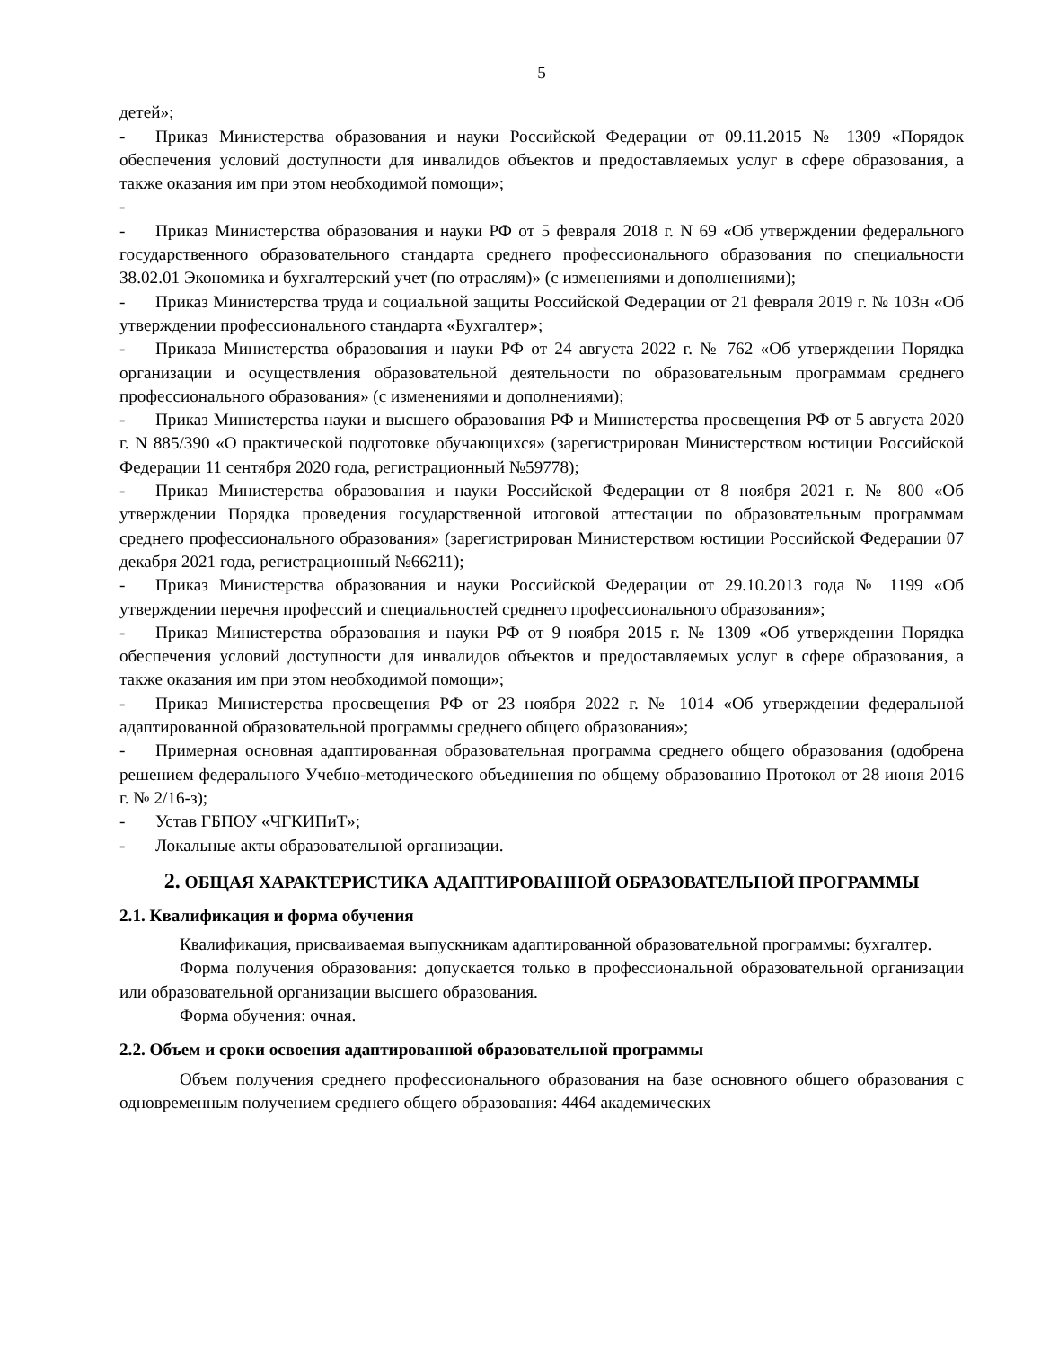5
детей»;
- Приказ Министерства образования и науки Российской Федерации от 09.11.2015 № 1309 «Порядок обеспечения условий доступности для инвалидов объектов и предоставляемых услуг в сфере образования, а также оказания им при этом необходимой помощи»;
-
- Приказ Министерства образования и науки РФ от 5 февраля 2018 г. N 69 «Об утверждении федерального государственного образовательного стандарта среднего профессионального образования по специальности 38.02.01 Экономика и бухгалтерский учет (по отраслям)» (с изменениями и дополнениями);
- Приказ Министерства труда и социальной защиты Российской Федерации от 21 февраля 2019 г. № 103н «Об утверждении профессионального стандарта «Бухгалтер»;
- Приказа Министерства образования и науки РФ от 24 августа 2022 г. № 762 «Об утверждении Порядка организации и осуществления образовательной деятельности по образовательным программам среднего профессионального образования» (с изменениями и дополнениями);
- Приказ Министерства науки и высшего образования РФ и Министерства просвещения РФ от 5 августа 2020 г. N 885/390 «О практической подготовке обучающихся» (зарегистрирован Министерством юстиции Российской Федерации 11 сентября 2020 года, регистрационный №59778);
- Приказ Министерства образования и науки Российской Федерации от 8 ноября 2021 г. № 800 «Об утверждении Порядка проведения государственной итоговой аттестации по образовательным программам среднего профессионального образования» (зарегистрирован Министерством юстиции Российской Федерации 07 декабря 2021 года, регистрационный №66211);
- Приказ Министерства образования и науки Российской Федерации от 29.10.2013 года № 1199 «Об утверждении перечня профессий и специальностей среднего профессионального образования»;
- Приказ Министерства образования и науки РФ от 9 ноября 2015 г. № 1309 «Об утверждении Порядка обеспечения условий доступности для инвалидов объектов и предоставляемых услуг в сфере образования, а также оказания им при этом необходимой помощи»;
- Приказ Министерства просвещения РФ от 23 ноября 2022 г. № 1014 «Об утверждении федеральной адаптированной образовательной программы среднего общего образования»;
- Примерная основная адаптированная образовательная программа среднего общего образования (одобрена решением федерального Учебно-методического объединения по общему образованию Протокол от 28 июня 2016 г. № 2/16-з);
- Устав ГБПОУ «ЧГКИПиТ»;
- Локальные акты образовательной организации.
2. ОБЩАЯ ХАРАКТЕРИСТИКА АДАПТИРОВАННОЙ ОБРАЗОВАТЕЛЬНОЙ ПРОГРАММЫ
2.1. Квалификация и форма обучения
Квалификация, присваиваемая выпускникам адаптированной образовательной программы: бухгалтер.
Форма получения образования: допускается только в профессиональной образовательной организации или образовательной организации высшего образования.
Форма обучения: очная.
2.2. Объем и сроки освоения адаптированной образовательной программы
Объем получения среднего профессионального образования на базе основного общего образования с одновременным получением среднего общего образования: 4464 академических